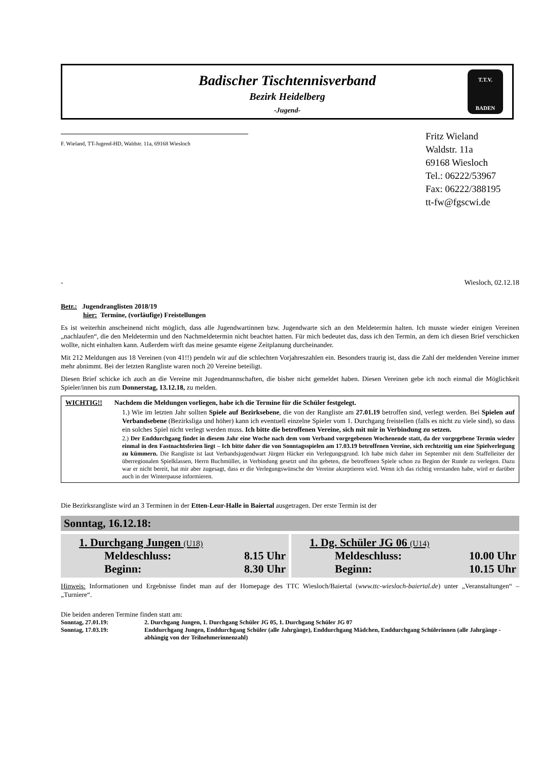Badischer Tischtennisverband
Bezirk Heidelberg
-Jugend-
T.T.V.
BADEN
F. Wieland, TT-Jugend-HD, Waldstr. 11a, 69168 Wiesloch
Fritz Wieland
Waldstr. 11a
69168 Wiesloch
Tel.: 06222/53967
Fax: 06222/388195
tt-fw@fgscwi.de
- Wiesloch, 02.12.18
Betr.: Jugendranglisten 2018/19
hier: Termine, (vorläufige) Freistellungen
Es ist weiterhin anscheinend nicht möglich, dass alle Jugendwartinnen bzw. Jugendwarte sich an den Meldetermin halten. Ich musste wieder einigen Vereinen „nachlaufen“, die den Meldetermin und den Nachmeldetermin nicht beachtet hatten. Für mich bedeutet das, dass ich den Termin, an dem ich diesen Brief verschicken wollte, nicht einhalten kann. Außerdem wirft das meine gesamte eigene Zeitplanung durcheinander.
Mit 212 Meldungen aus 18 Vereinen (von 41!!) pendeln wir auf die schlechten Vorjahreszahlen ein. Besonders traurig ist, dass die Zahl der meldenden Vereine immer mehr abnimmt. Bei der letzten Rangliste waren noch 20 Vereine beteiligt.
Diesen Brief schicke ich auch an die Vereine mit Jugendmannschaften, die bisher nicht gemeldet haben. Diesen Vereinen gebe ich noch einmal die Möglichkeit Spieler/innen bis zum Donnerstag, 13.12.18, zu melden.
WICHTIG!! Nachdem die Meldungen vorliegen, habe ich die Termine für die Schüler festgelegt.
1.) Wie im letzten Jahr sollten Spiele auf Bezirksebene, die von der Rangliste am 27.01.19 betroffen sind, verlegt werden. Bei Spielen auf Verbandsebene (Bezirksliga und höher) kann ich eventuell einzelne Spieler vom 1. Durchgang freistellen (falls es nicht zu viele sind), so dass ein solches Spiel nicht verlegt werden muss. Ich bitte die betroffenen Vereine, sich mit mir in Verbindung zu setzen.
2.) Der Enddurchgang findet in diesem Jahr eine Woche nach dem vom Verband vorgegebenen Wochenende statt, da der vorgegebene Termin wieder einmal in den Fastnachtsferien liegt – Ich bitte daher die von Sonntagsspielen am 17.03.19 betroffenen Vereine, sich rechtzeitig um eine Spielverlegung zu kümmern. Die Rangliste ist laut Verbandsjugendwart Jürgen Häcker ein Verlegungsgrund. Ich habe mich daher im September mit dem Staffelleiter der überregionalen Spielklassen, Herrn Buchmüller, in Verbindung gesetzt und ihn gebeten, die betroffenen Spiele schon zu Beginn der Runde zu verlegen. Dazu war er nicht bereit, hat mir aber zugesagt, dass er die Verlegungswünsche der Vereine akzeptieren wird. Wenn ich das richtig verstanden habe, wird er darüber auch in der Winterpause informieren.
Die Bezirksrangliste wird an 3 Terminen in der Etten-Leur-Halle in Baiertal ausgetragen. Der erste Termin ist der
Sonntag, 16.12.18:
1. Durchgang Jungen (U18)
Meldeschluss: 8.15 Uhr
Beginn: 8.30 Uhr
1. Dg. Schüler JG 06 (U14)
Meldeschluss: 10.00 Uhr
Beginn: 10.15 Uhr
Hinweis: Informationen und Ergebnisse findet man auf der Homepage des TTC Wiesloch/Baiertal (www.ttc-wiesloch-baiertal.de) unter „Veranstaltungen“ – „Turniere“.
Die beiden anderen Termine finden statt am:
| Sonntag, 27.01.19: | 2. Durchgang Jungen, 1. Durchgang Schüler JG 05, 1. Durchgang Schüler JG 07 |
| Sonntag, 17.03.19: | Enddurchgang Jungen, Enddurchgang Schüler (alle Jahrgänge), Enddurchgang Mädchen, Enddurchgang Schülerinnen (alle Jahrgänge - abhängig von der Teilnehmerinnenzahl) |